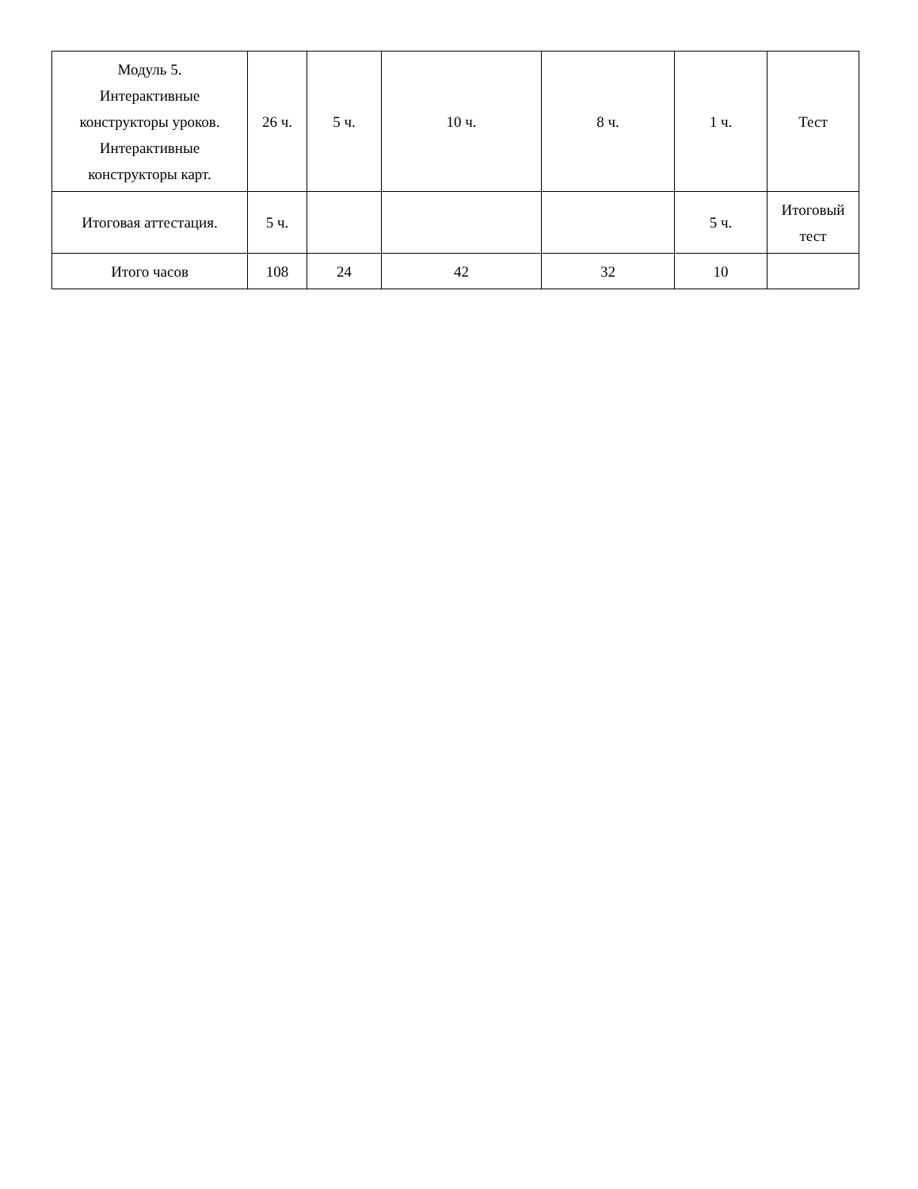| Модуль 5. Интерактивные конструкторы уроков. Интерактивные конструкторы карт. | 26 ч. | 5 ч. | 10 ч. | 8 ч. | 1 ч. | Тест |
| Итоговая аттестация. | 5 ч. | | | | 5 ч. | Итоговый тест |
| Итого часов | 108 | 24 | 42 | 32 | 10 | |